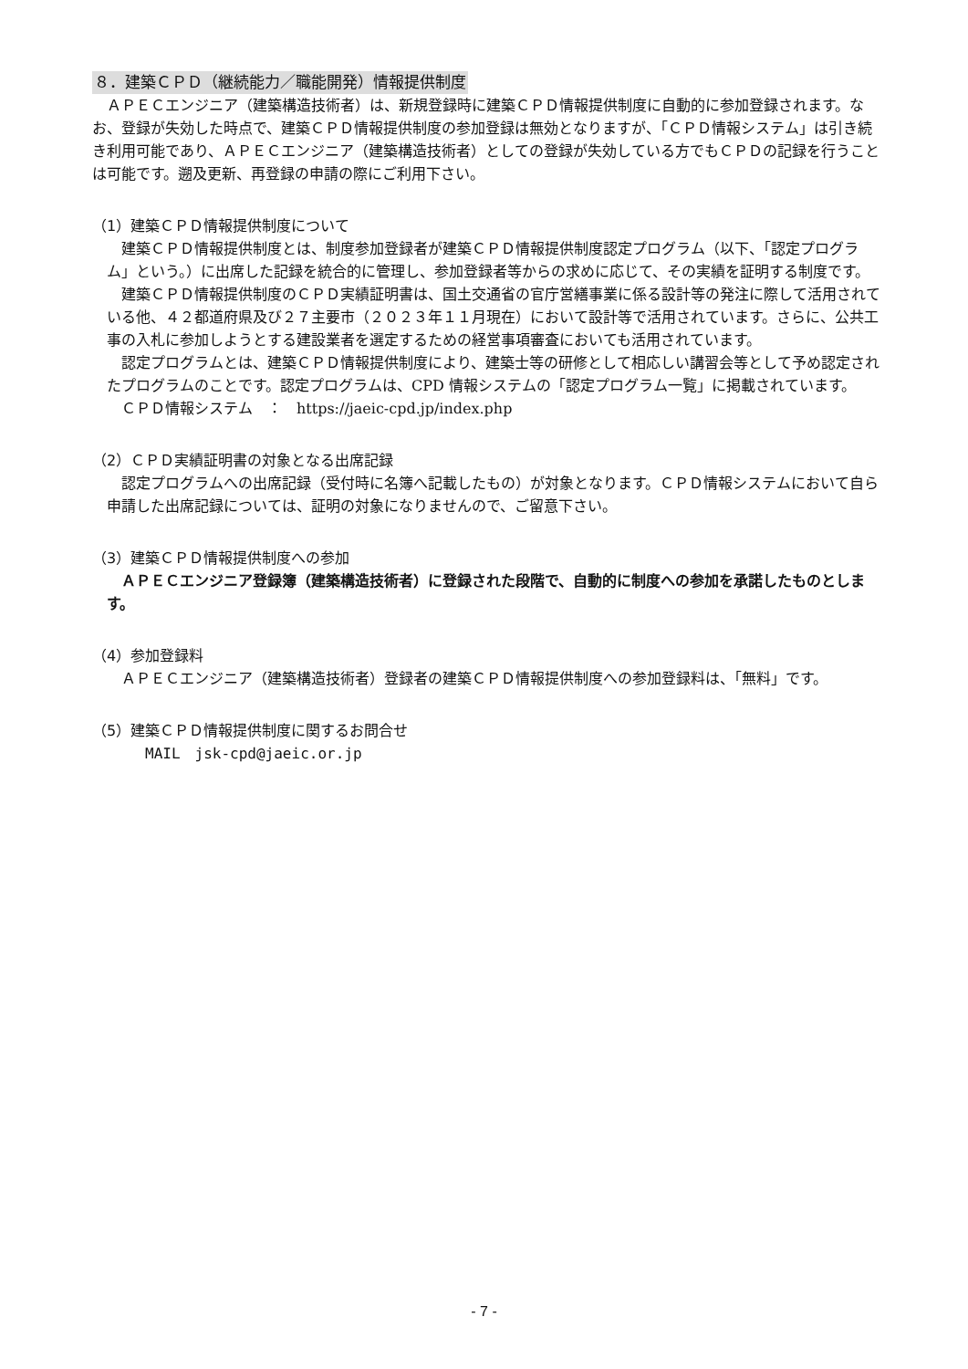８．建築ＣＰＤ（継続能力／職能開発）情報提供制度
　ＡＰＥＣエンジニア（建築構造技術者）は、新規登録時に建築ＣＰＤ情報提供制度に自動的に参加登録されます。なお、登録が失効した時点で、建築ＣＰＤ情報提供制度の参加登録は無効となりますが、「ＣＰＤ情報システム」は引き続き利用可能であり、ＡＰＥＣエンジニア（建築構造技術者）としての登録が失効している方でもＣＰＤの記録を行うことは可能です。遡及更新、再登録の申請の際にご利用下さい。
（1）建築ＣＰＤ情報提供制度について
　建築ＣＰＤ情報提供制度とは、制度参加登録者が建築ＣＰＤ情報提供制度認定プログラム（以下、「認定プログラム」という。）に出席した記録を統合的に管理し、参加登録者等からの求めに応じて、その実績を証明する制度です。
　建築ＣＰＤ情報提供制度のＣＰＤ実績証明書は、国土交通省の官庁営繕事業に係る設計等の発注に際して活用されている他、４２都道府県及び２７主要市（２０２３年１１月現在）において設計等で活用されています。さらに、公共工事の入札に参加しようとする建設業者を選定するための経営事項審査においても活用されています。
　認定プログラムとは、建築ＣＰＤ情報提供制度により、建築士等の研修として相応しい講習会等として予め認定されたプログラムのことです。認定プログラムは、CPD 情報システムの「認定プログラム一覧」に掲載されています。
　ＣＰＤ情報システム　：　https://jaeic-cpd.jp/index.php
（2）ＣＰＤ実績証明書の対象となる出席記録
　認定プログラムへの出席記録（受付時に名簿へ記載したもの）が対象となります。ＣＰＤ情報システムにおいて自ら申請した出席記録については、証明の対象になりませんので、ご留意下さい。
（3）建築ＣＰＤ情報提供制度への参加
　ＡＰＥＣエンジニア登録簿（建築構造技術者）に登録された段階で、自動的に制度への参加を承諾したものとします。
（4）参加登録料
　ＡＰＥＣエンジニア（建築構造技術者）登録者の建築ＣＰＤ情報提供制度への参加登録料は、「無料」です。
（5）建築ＣＰＤ情報提供制度に関するお問合せ
MAIL　jsk-cpd@jaeic.or.jp
- 7 -